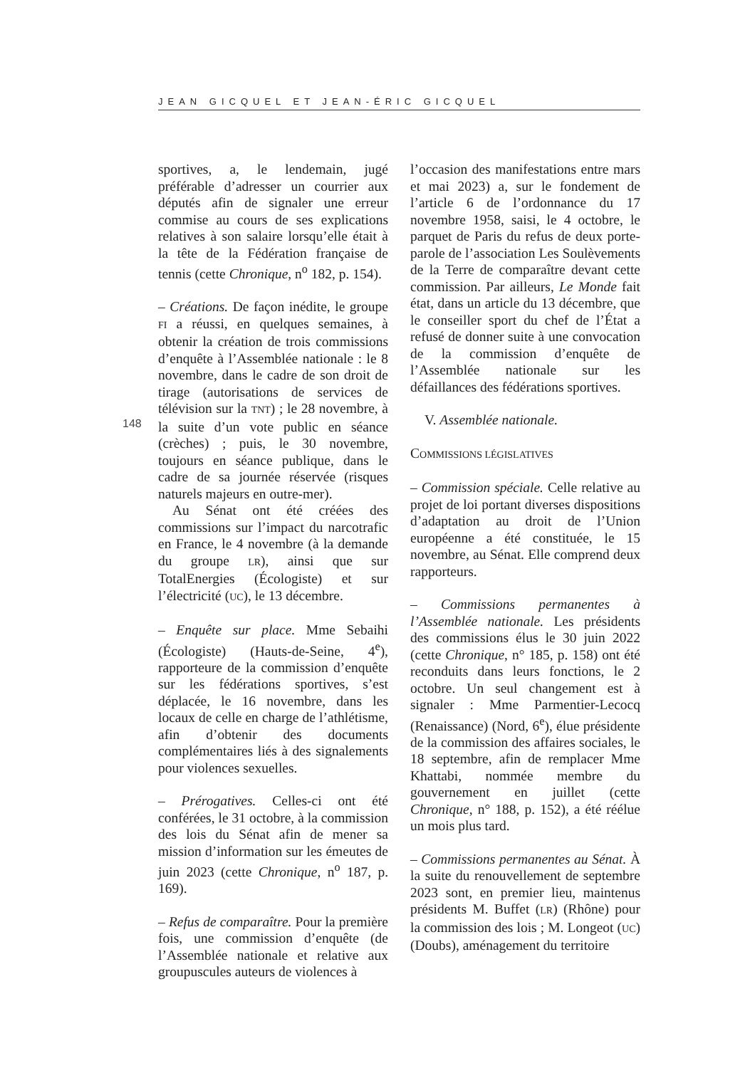JEAN GICQUEL ET JEAN-ÉRIC GICQUEL
148
sportives, a, le lendemain, jugé préférable d’adresser un courrier aux députés afin de signaler une erreur commise au cours de ses explications relatives à son salaire lorsqu’elle était à la tête de la Fédération française de tennis (cette Chronique, n<sup>o</sup> 182, p. 154).
– Créations. De façon inédite, le groupe FI a réussi, en quelques semaines, à obtenir la création de trois commissions d’enquête à l’Assemblée nationale : le 8 novembre, dans le cadre de son droit de tirage (autorisations de services de télévision sur la TNT) ; le 28 novembre, à la suite d’un vote public en séance (crèches) ; puis, le 30 novembre, toujours en séance publique, dans le cadre de sa journée réservée (risques naturels majeurs en outre-mer).
Au Sénat ont été créées des commissions sur l’impact du narcotrafic en France, le 4 novembre (à la demande du groupe LR), ainsi que sur TotalEnergies (Écologiste) et sur l’électricité (UC), le 13 décembre.
– Enquête sur place. Mme Sebaihi (Écologiste) (Hauts-de-Seine, 4<sup>e</sup>), rapporteure de la commission d’enquête sur les fédérations sportives, s’est déplacée, le 16 novembre, dans les locaux de celle en charge de l’athlétisme, afin d’obtenir des documents complémentaires liés à des signalements pour violences sexuelles.
– Prérogatives. Celles-ci ont été conférées, le 31 octobre, à la commission des lois du Sénat afin de mener sa mission d’information sur les émeutes de juin 2023 (cette Chronique, n<sup>o</sup> 187, p. 169).
– Refus de comparaître. Pour la première fois, une commission d’enquête (de l’Assemblée nationale et relative aux groupuscules auteurs de violences à
l’occasion des manifestations entre mars et mai 2023) a, sur le fondement de l’article 6 de l’ordonnance du 17 novembre 1958, saisi, le 4 octobre, le parquet de Paris du refus de deux porte-parole de l’association Les Soulèvements de la Terre de comparaître devant cette commission. Par ailleurs, Le Monde fait état, dans un article du 13 décembre, que le conseiller sport du chef de l’État a refusé de donner suite à une convocation de la commission d’enquête de l’Assemblée nationale sur les défaillances des fédérations sportives.
V. Assemblée nationale.
COMMISSIONS LÉGISLATIVES
– Commission spéciale. Celle relative au projet de loi portant diverses dispositions d’adaptation au droit de l’Union européenne a été constituée, le 15 novembre, au Sénat. Elle comprend deux rapporteurs.
– Commissions permanentes à l’Assemblée nationale. Les présidents des commissions élus le 30 juin 2022 (cette Chronique, n° 185, p. 158) ont été reconduits dans leurs fonctions, le 2 octobre. Un seul changement est à signaler : Mme Parmentier-Lecocq (Renaissance) (Nord, 6<sup>e</sup>), élue présidente de la commission des affaires sociales, le 18 septembre, afin de remplacer Mme Khattabi, nommée membre du gouvernement en juillet (cette Chronique, n° 188, p. 152), a été réélue un mois plus tard.
– Commissions permanentes au Sénat. À la suite du renouvellement de septembre 2023 sont, en premier lieu, maintenus présidents M. Buffet (LR) (Rhône) pour la commission des lois ; M. Longeot (UC) (Doubs), aménagement du territoire